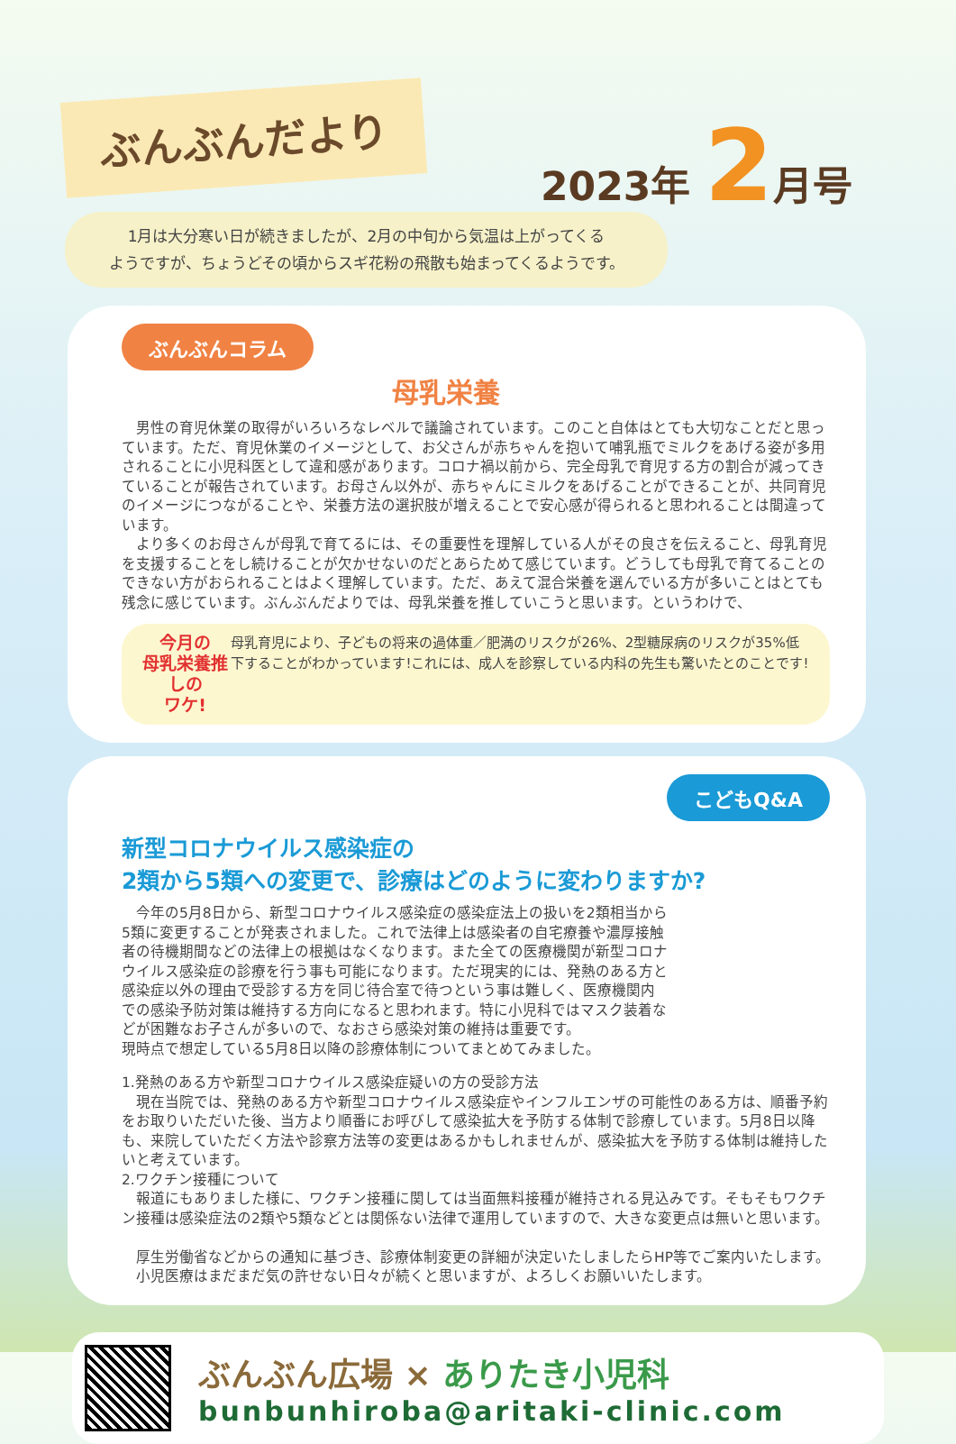ぶんぶんだより 2023年 2月号
1月は大分寒い日が続きましたが、2月の中旬から気温は上がってくる
ようですが、ちょうどその頃からスギ花粉の飛散も始まってくるようです。
ぶんぶんコラム
母乳栄養
　男性の育児休業の取得がいろいろなレベルで議論されています。このこと自体はとても大切なことだと思っています。ただ、育児休業のイメージとして、お父さんが赤ちゃんを抱いて哺乳瓶でミルクをあげる姿が多用されることに小児科医として違和感があります。コロナ禍以前から、完全母乳で育児する方の割合が減ってきていることが報告されています。お母さん以外が、赤ちゃんにミルクをあげることができることが、共同育児のイメージにつながることや、栄養方法の選択肢が増えることで安心感が得られると思われることは間違っています。
　より多くのお母さんが母乳で育てるには、その重要性を理解している人がその良さを伝えること、母乳育児を支援することをし続けることが欠かせないのだとあらためて感じています。どうしても母乳で育てることのできない方がおられることはよく理解しています。ただ、あえて混合栄養を選んでいる方が多いことはとても残念に感じています。ぶんぶんだよりでは、母乳栄養を推していこうと思います。というわけで、
今月の
母乳栄養推しの
ワケ!
母乳育児により、子どもの将来の過体重／肥満のリスクが26%、2型糖尿病のリスクが35%低下することがわかっています!これには、成人を診察している内科の先生も驚いたとのことです!
こどもQ&A
新型コロナウイルス感染症の
2類から5類への変更で、診療はどのように変わりますか?
　今年の5月8日から、新型コロナウイルス感染症の感染症法上の扱いを2類相当から5類に変更することが発表されました。これで法律上は感染者の自宅療養や濃厚接触者の待機期間などの法律上の根拠はなくなります。また全ての医療機関が新型コロナウイルス感染症の診療を行う事も可能になります。ただ現実的には、発熱のある方と感染症以外の理由で受診する方を同じ待合室で待つという事は難しく、医療機関内での感染予防対策は維持する方向になると思われます。特に小児科ではマスク装着などが困難なお子さんが多いので、なおさら感染対策の維持は重要です。
現時点で想定している5月8日以降の診療体制についてまとめてみました。
1.発熱のある方や新型コロナウイルス感染症疑いの方の受診方法
　現在当院では、発熱のある方や新型コロナウイルス感染症やインフルエンザの可能性のある方は、順番予約をお取りいただいた後、当方より順番にお呼びして感染拡大を予防する体制で診療しています。5月8日以降も、来院していただく方法や診察方法等の変更はあるかもしれませんが、感染拡大を予防する体制は維持したいと考えています。
2.ワクチン接種について
　報道にもありました様に、ワクチン接種に関しては当面無料接種が維持される見込みです。そもそもワクチン接種は感染症法の2類や5類などとは関係ない法律で運用していますので、大きな変更点は無いと思います。
　厚生労働省などからの通知に基づき、診療体制変更の詳細が決定いたしましたらHP等でご案内いたします。
　小児医療はまだまだ気の許せない日々が続くと思いますが、よろしくお願いいたします。
ぶんぶん広場 × ありたき小児科
bunbunhiroba@aritaki-clinic.com